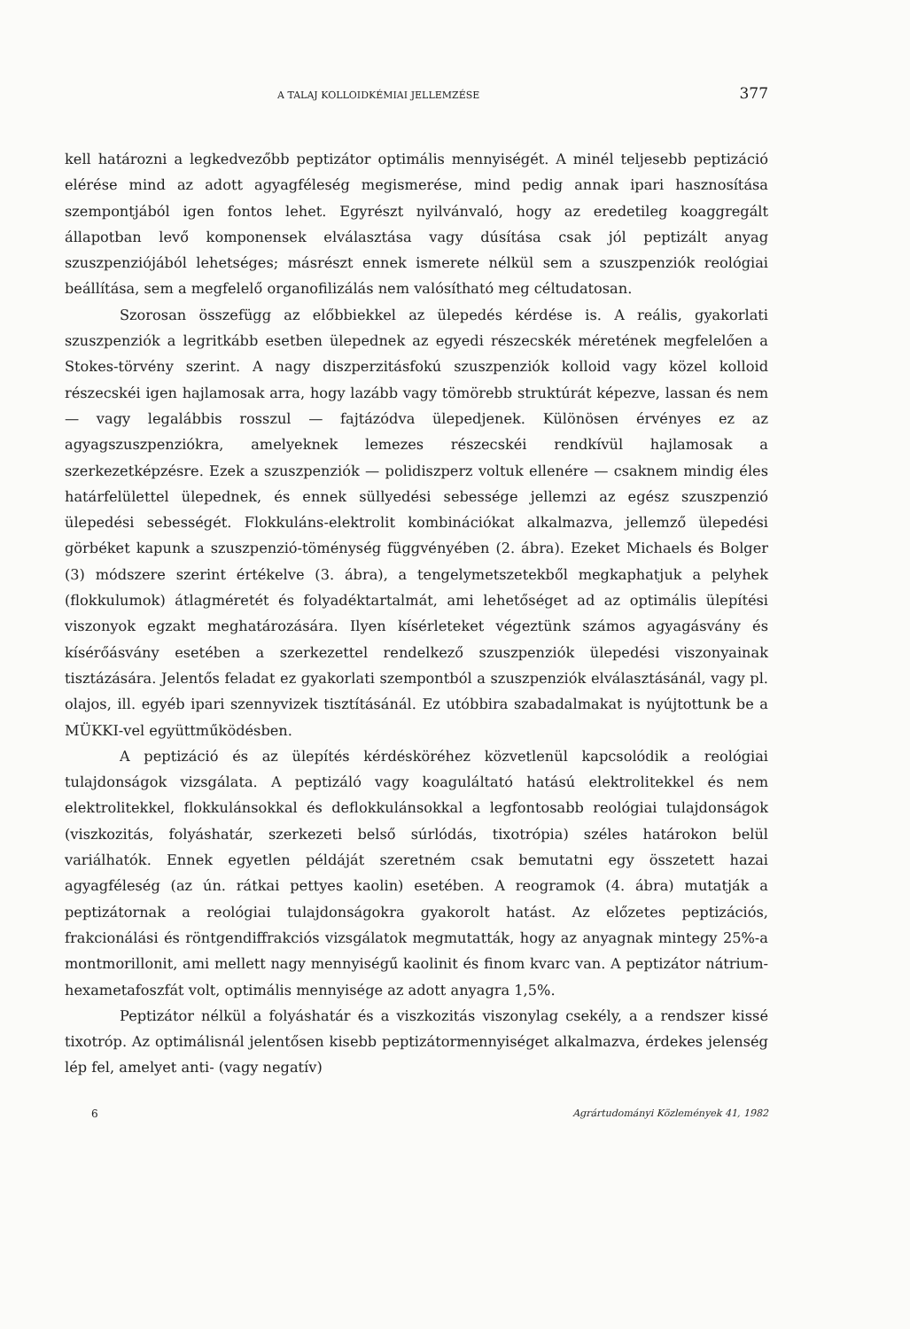A TALAJ KOLLOIDKÉMIAI JELLEMZÉSE 377
kell határozni a legkedvezőbb peptizátor optimális mennyiségét. A minél teljesebb peptizáció elérése mind az adott agyagféleség megismerése, mind pedig annak ipari hasznosítása szempontjából igen fontos lehet. Egyrészt nyilvánvaló, hogy az eredetileg koaggregált állapotban levő komponensek elválasztása vagy dúsítása csak jól peptizált anyag szuszpenziójából lehetséges; másrészt ennek ismerete nélkül sem a szuszpenziók reológiai beállítása, sem a megfelelő organofilizálás nem valósítható meg céltudatosan.
Szorosan összefügg az előbbiekkel az ülepedés kérdése is. A reális, gyakorlati szuszpenziók a legritkább esetben ülepednek az egyedi részecskék méretének megfelelően a Stokes-törvény szerint. A nagy diszperzitásfokú szuszpenziók kolloid vagy közel kolloid részecskéi igen hajlamosak arra, hogy lazább vagy tömörebb struktúrát képezve, lassan és nem — vagy legalábbis rosszul — fajtázódva ülepedjenek. Különösen érvényes ez az agyagszuszpenziókra, amelyeknek lemezes részecskéi rendkívül hajlamosak a szerkezetképzésre. Ezek a szuszpenziók — polidiszperz voltuk ellenére — csaknem mindig éles határfelülettel ülepednek, és ennek süllyedési sebessége jellemzi az egész szuszpenzió ülepedési sebességét. Flokkuláns-elektrolit kombinációkat alkalmazva, jellemző ülepedési görbéket kapunk a szuszpenzió-töménység függvényében (2. ábra). Ezeket Michaels és Bolger (3) módszere szerint értékelve (3. ábra), a tengelymetszetekből megkaphatjuk a pelyhek (flokkulumok) átlagméretét és folyadéktartalmát, ami lehetőséget ad az optimális ülepítési viszonyok egzakt meghatározására. Ilyen kísérleteket végeztünk számos agyagásvány és kísérőásvány esetében a szerkezettel rendelkező szuszpenziók ülepedési viszonyainak tisztázására. Jelentős feladat ez gyakorlati szempontból a szuszpenziók elválasztásánál, vagy pl. olajos, ill. egyéb ipari szennyvizek tisztításánál. Ez utóbbira szabadalmakat is nyújtottunk be a MÜKKI-vel együttműködésben.
A peptizáció és az ülepítés kérdésköréhez közvetlenül kapcsolódik a reológiai tulajdonságok vizsgálata. A peptizáló vagy koaguláltató hatású elektrolitekkel és nem elektrolitekkel, flokkulánsokkal és deflokkulánsokkal a legfontosabb reológiai tulajdonságok (viszkozitás, folyáshatár, szerkezeti belső súrlódás, tixotrópia) széles határokon belül variálhatók. Ennek egyetlen példáját szeretném csak bemutatni egy összetett hazai agyagféleség (az ún. rátkai pettyes kaolin) esetében. A reogramok (4. ábra) mutatják a peptizátornak a reológiai tulajdonságokra gyakorolt hatást. Az előzetes peptizációs, frakcionálási és röntgendiffrakciós vizsgálatok megmutatták, hogy az anyagnak mintegy 25%-a montmorillonit, ami mellett nagy mennyiségű kaolinit és finom kvarc van. A peptizátor nátrium-hexametafoszfát volt, optimális mennyisége az adott anyagra 1,5%.
Peptizátor nélkül a folyáshatár és a viszkozitás viszonylag csekély, a a rendszer kissé tixotróp. Az optimálisnál jelentősen kisebb peptizátormennyiséget alkalmazva, érdekes jelenség lép fel, amelyet anti- (vagy negatív)
6 Agrártudományi Közlemények 41, 1982